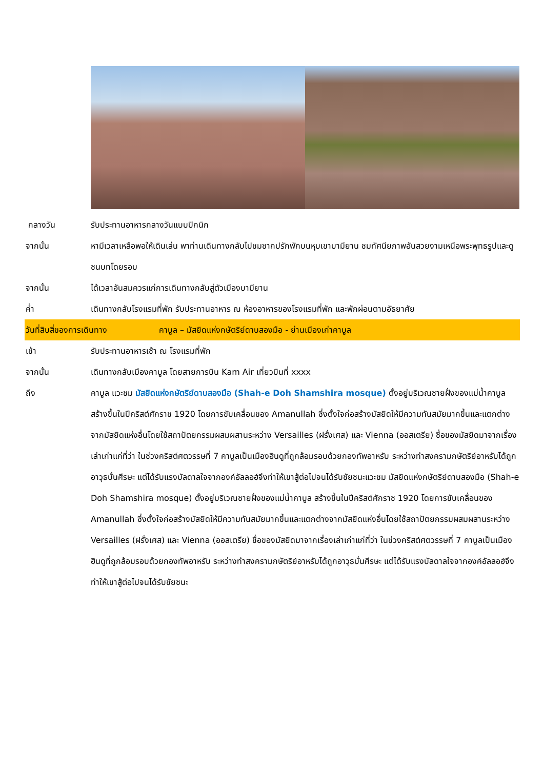กลางวัน รับประทานอาหารกลางวันแบบปิกนิก
จากนั้น หามีเวลาเหลือพอให้เดินเล่น พาท่านเดินทางกลับไปชมซากปรักพักบนหุบเขาบามียาน ชมทัศนียภาพอันสวยงามเหนือพระพุทธรูปและดูชนบทโดยรอบ
จากนั้น ได้เวลาอันสมควรแก่การเดินทางกลับสู่ตัวเมืองบามียาน
ค่ำ เดินทางกลับโรงแรมที่พัก รับประทานอาหาร ณ ห้องอาหารของโรงแรมที่พัก และพักผ่อนตามอัธยาศัย
วันที่สิบสี่ของการเดินทาง คาบูล – มัสยิดแห่งกษัตริย์ดาบสองมือ - ย่านเมืองเก่าคาบูล
เช้า รับประทานอาหารเช้า ณ โรงแรมที่พัก
จากนั้น เดินทางกลับเมืองคาบูล โดยสายการบิน Kam Air เที่ยวบินที่ xxxx
ถึง คาบูล แวะชม มัสยิดแห่งกษัตริย์ดาบสองมือ (Shah-e Doh Shamshira mosque) ตั้งอยู่บริเวณชายฝั่งของแม่น้ำคาบูล สร้างขึ้นในปีคริสต์ศักราช 1920 โดยการขับเคลื่อนของ Amanullah ซึ่งตั้งใจก่อสร้างมัสยิดให้มีความทันสมัยมากขึ้นและแตกต่างจากมัสยิดแห่งอื่นโดยใช้สถาปัตยกรรมผสมผสานระหว่าง Versailles (ฝรั่งเศส) และ Vienna (ออสเตรีย) ชื่อของมัสยิดมาจากเรื่องเล่าเก่าแก่ที่ว่า ในช่วงคริสต์ศตวรรษที่ 7 คาบูลเป็นเมืองฮินดูที่ถูกล้อมรอบด้วยกองทัพอาหรับ ระหว่างทำสงครามกษัตริย์อาหรับได้ถูกอาวุธบั่นศีรษะ แต่ได้รับแรงบัลดาลใจจากองค์อัลลอฮ์จึงทำให้เขาสู้ต่อไปจนได้รับชัยชนะแวะชม มัสยิดแห่งกษัตริย์ดาบสองมือ (Shah-e Doh Shamshira mosque) ตั้งอยู่บริเวณชายฝั่งของแม่น้ำคาบูล สร้างขึ้นในปีคริสต์ศักราช 1920 โดยการขับเคลื่อนของ Amanullah ซึ่งตั้งใจก่อสร้างมัสยิดให้มีความทันสมัยมากขึ้นและแตกต่างจากมัสยิดแห่งอื่นโดยใช้สถาปัตยกรรมผสมผสานระหว่าง Versailles (ฝรั่งเศส) และ Vienna (ออสเตรีย) ชื่อของมัสยิดมาจากเรื่องเล่าเก่าแก่ที่ว่า ในช่วงคริสต์ศตวรรษที่ 7 คาบูลเป็นเมืองฮินดูที่ถูกล้อมรอบด้วยกองทัพอาหรับ ระหว่างทำสงครามกษัตริย์อาหรับได้ถูกอาวุธบั่นศีรษะ แต่ได้รับแรงบัลดาลใจจากองค์อัลลอฮ์จึงทำให้เขาสู้ต่อไปจนได้รับชัยชนะ